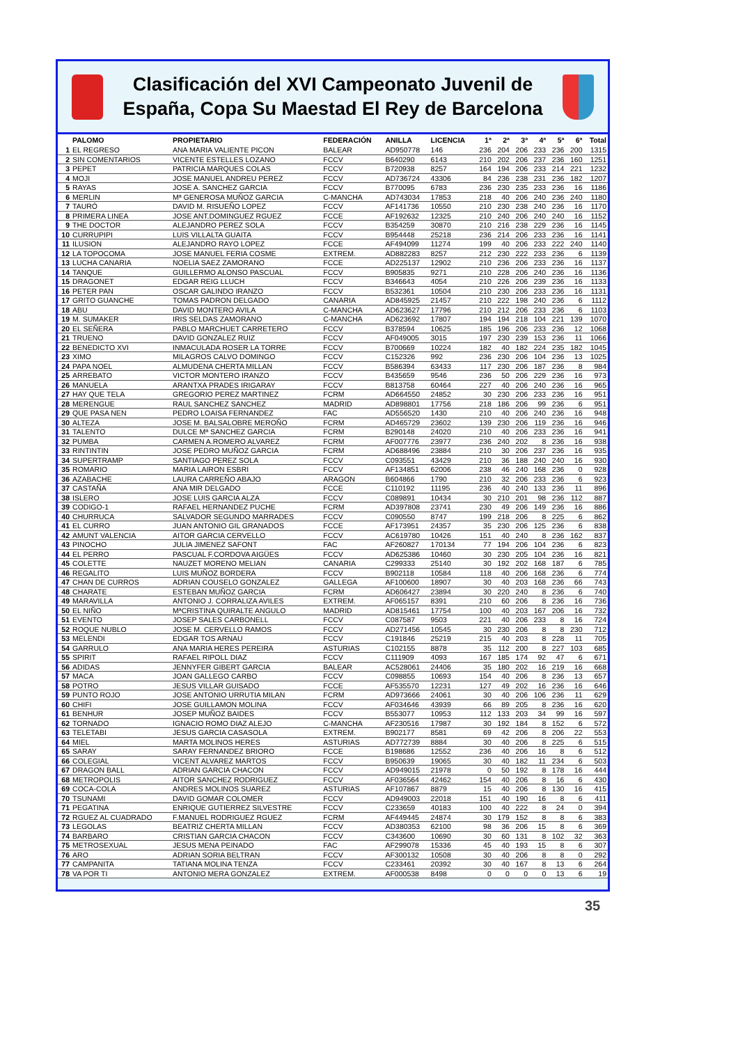Clasificación del XVI Campeonato Juvenil de
España, Copa Su Maestad El Rey de Barcelona
| | PALOMO | PROPIETARIO | FEDERACIÓN | ANILLA | LICENCIA | 1ª | 2ª | 3ª | 4ª | 5ª | 6ª | Total |
| --- | --- | --- | --- | --- | --- | --- | --- | --- | --- | --- | --- | --- |
| 1 | EL REGRESO | ANA MARIA VALIENTE PICON | BALEAR | AD950778 | 146 | 236 | 204 | 206 | 233 | 236 | 200 | 1315 |
| 2 | SIN COMENTARIOS | VICENTE ESTELLES LOZANO | FCCV | B640290 | 6143 | 210 | 202 | 206 | 237 | 236 | 160 | 1251 |
| 3 | PEPET | PATRICIA MARQUES COLAS | FCCV | B720938 | 8257 | 164 | 194 | 206 | 233 | 214 | 221 | 1232 |
| 4 | MOJI | JOSE MANUEL ANDREU PEREZ | FCCV | AD736724 | 43306 | 84 | 236 | 238 | 231 | 236 | 182 | 1207 |
| 5 | RAYAS | JOSE A. SANCHEZ GARCIA | FCCV | B770095 | 6783 | 236 | 230 | 235 | 233 | 236 | 16 | 1186 |
| 6 | MERLIN | Mª GENEROSA MUÑOZ GARCIA | C-MANCHA | AD743034 | 17853 | 218 | 40 | 206 | 240 | 236 | 240 | 1180 |
| 7 | TAURÓ | DAVID M. RISUEÑO LOPEZ | FCCV | AF141736 | 10550 | 210 | 230 | 238 | 240 | 236 | 16 | 1170 |
| 8 | PRIMERA LINEA | JOSE ANT.DOMINGUEZ RGUEZ | FCCE | AF192632 | 12325 | 210 | 240 | 206 | 240 | 240 | 16 | 1152 |
| 9 | THE DOCTOR | ALEJANDRO PEREZ SOLA | FCCV | B354259 | 30870 | 210 | 216 | 238 | 229 | 236 | 16 | 1145 |
| 10 | CURRUPIPI | LUIS VILLALTA GUAITA | FCCV | B954448 | 25218 | 236 | 214 | 206 | 233 | 236 | 16 | 1141 |
| 11 | ILUSION | ALEJANDRO RAYO LOPEZ | FCCE | AF494099 | 11274 | 199 | 40 | 206 | 233 | 222 | 240 | 1140 |
| 12 | LA TOPOCOMA | JOSE MANUEL FERIA COSME | EXTREM. | AD882283 | 8257 | 212 | 230 | 222 | 233 | 236 | 6 | 1139 |
| 13 | LUCHA CANARIA | NOELIA SAEZ ZAMORANO | FCCE | AD225137 | 12902 | 210 | 236 | 206 | 233 | 236 | 16 | 1137 |
| 14 | TANQUE | GUILLERMO ALONSO PASCUAL | FCCV | B905835 | 9271 | 210 | 228 | 206 | 240 | 236 | 16 | 1136 |
| 15 | DRAGONET | EDGAR REIG LLUCH | FCCV | B346643 | 4054 | 210 | 226 | 206 | 239 | 236 | 16 | 1133 |
| 16 | PETER PAN | OSCAR GALINDO IRANZO | FCCV | B532361 | 10504 | 210 | 230 | 206 | 233 | 236 | 16 | 1131 |
| 17 | GRITO GUANCHE | TOMAS PADRON DELGADO | CANARIA | AD845925 | 21457 | 210 | 222 | 198 | 240 | 236 | 6 | 1112 |
| 18 | ABU | DAVID MONTERO AVILA | C-MANCHA | AD623627 | 17796 | 210 | 212 | 206 | 233 | 236 | 6 | 1103 |
| 19 | M. SUMAKER | IRIS SELDAS ZAMORANO | C-MANCHA | AD623692 | 17807 | 194 | 194 | 218 | 104 | 221 | 139 | 1070 |
| 20 | EL SEÑERA | PABLO MARCHUET CARRETERO | FCCV | B378594 | 10625 | 185 | 196 | 206 | 233 | 236 | 12 | 1068 |
| 21 | TRUENO | DAVID GONZALEZ RUIZ | FCCV | AF049005 | 3015 | 197 | 230 | 239 | 153 | 236 | 11 | 1066 |
| 22 | BENEDICTO XVI | INMACULADA ROSER LA TORRE | FCCV | B700669 | 10224 | 182 | 40 | 182 | 224 | 235 | 182 | 1045 |
| 23 | XIMO | MILAGROS CALVO DOMINGO | FCCV | C152326 | 992 | 236 | 230 | 206 | 104 | 236 | 13 | 1025 |
| 24 | PAPA NOEL | ALMUDENA CHERTA MILLAN | FCCV | B586394 | 63433 | 117 | 230 | 206 | 187 | 236 | 8 | 984 |
| 25 | ARREBATO | VICTOR MONTERO IRANZO | FCCV | B435659 | 9546 | 236 | 50 | 206 | 229 | 236 | 16 | 973 |
| 26 | MANUELA | ARANTXA PRADES IRIGARAY | FCCV | B813758 | 60464 | 227 | 40 | 206 | 240 | 236 | 16 | 965 |
| 27 | HAY QUE TELA | GREGORIO PEREZ MARTINEZ | FCRM | AD664550 | 24852 | 30 | 230 | 206 | 233 | 236 | 16 | 951 |
| 28 | MERENGUE | RAUL SANCHEZ SANCHEZ | MADRID | AD898801 | 17756 | 218 | 186 | 206 | 99 | 236 | 6 | 951 |
| 29 | QUE PASA NEN | PEDRO LOAISA FERNANDEZ | FAC | AD556520 | 1430 | 210 | 40 | 206 | 240 | 236 | 16 | 948 |
| 30 | ALTEZA | JOSE M. BALSALOBRE MEROÑO | FCRM | AD465729 | 23602 | 139 | 230 | 206 | 119 | 236 | 16 | 946 |
| 31 | TALENTO | DULCE Mª SANCHEZ GARCIA | FCRM | B290148 | 24020 | 210 | 40 | 206 | 233 | 236 | 16 | 941 |
| 32 | PUMBA | CARMEN A.ROMERO ALVAREZ | FCRM | AF007776 | 23977 | 236 | 240 | 202 | 8 | 236 | 16 | 938 |
| 33 | RINTINTIN | JOSE PEDRO MUÑOZ GARCIA | FCRM | AD688496 | 23884 | 210 | 30 | 206 | 237 | 236 | 16 | 935 |
| 34 | SUPERTRAMP | SANTIAGO PEREZ SOLA | FCCV | C093551 | 43429 | 210 | 36 | 188 | 240 | 240 | 16 | 930 |
| 35 | ROMARIO | MARIA LAIRON ESBRI | FCCV | AF134851 | 62006 | 238 | 46 | 240 | 168 | 236 | 0 | 928 |
| 36 | AZABACHE | LAURA CARREÑO ABAJO | ARAGON | B604866 | 1790 | 210 | 32 | 206 | 233 | 236 | 6 | 923 |
| 37 | CASTAÑA | ANA MIR DELGADO | FCCE | C110192 | 11195 | 236 | 40 | 240 | 133 | 236 | 11 | 896 |
| 38 | ISLERO | JOSE LUIS GARCIA ALZA | FCCV | C089891 | 10434 | 30 | 210 | 201 | 98 | 236 | 112 | 887 |
| 39 | CODIGO-1 | RAFAEL HERNANDEZ PUCHE | FCRM | AD397808 | 23741 | 230 | 49 | 206 | 149 | 236 | 16 | 886 |
| 40 | CHURRUCA | SALVADOR SEGUNDO MARRADES | FCCV | C090550 | 8747 | 199 | 218 | 206 | 8 | 225 | 6 | 862 |
| 41 | EL CURRO | JUAN ANTONIO GIL GRANADOS | FCCE | AF173951 | 24357 | 35 | 230 | 206 | 125 | 236 | 6 | 838 |
| 42 | AMUNT VALENCIA | AITOR GARCIA CERVELLO | FCCV | AC619780 | 10426 | 151 | 40 | 240 | 8 | 236 | 162 | 837 |
| 43 | PINOCHO | JULIA JIMENEZ SAFONT | FAC | AF260827 | 170134 | 77 | 194 | 206 | 104 | 236 | 6 | 823 |
| 44 | EL PERRO | PASCUAL F.CORDOVA AIGÜES | FCCV | AD625386 | 10460 | 30 | 230 | 205 | 104 | 236 | 16 | 821 |
| 45 | COLETTE | NAUZET MORENO MELIAN | CANARIA | C299333 | 25140 | 30 | 192 | 202 | 168 | 187 | 6 | 785 |
| 46 | REGALITO | LUIS MUÑOZ BORDERA | FCCV | B902118 | 10584 | 118 | 40 | 206 | 168 | 236 | 6 | 774 |
| 47 | CHAN DE CURROS | ADRIAN COUSELO GONZALEZ | GALLEGA | AF100600 | 18907 | 30 | 40 | 203 | 168 | 236 | 66 | 743 |
| 48 | CHARATE | ESTEBAN MUÑOZ GARCIA | FCRM | AD606427 | 23894 | 30 | 220 | 240 | 8 | 236 | 6 | 740 |
| 49 | MARAVILLA | ANTONIO J. CORRALIZA AVILES | EXTREM. | AF065157 | 8391 | 210 | 60 | 206 | 8 | 236 | 16 | 736 |
| 50 | EL NIÑO | MªCRISTINA QUIRALTE ANGULO | MADRID | AD815461 | 17754 | 100 | 40 | 203 | 167 | 206 | 16 | 732 |
| 51 | EVENTO | JOSEP SALES CARBONELL | FCCV | C087587 | 9503 | 221 | 40 | 206 | 233 | 8 | 16 | 724 |
| 52 | ROQUE NUBLO | JOSE M. CERVELLO RAMOS | FCCV | AD271456 | 10545 | 30 | 230 | 206 | 8 | 8 | 230 | 712 |
| 53 | MELENDI | EDGAR TOS ARNAU | FCCV | C191846 | 25219 | 215 | 40 | 203 | 8 | 228 | 11 | 705 |
| 54 | GARRULO | ANA MARIA HERES PEREIRA | ASTURIAS | C102155 | 8878 | 35 | 112 | 200 | 8 | 227 | 103 | 685 |
| 55 | SPIRIT | RAFAEL RIPOLL DIAZ | FCCV | C111909 | 4093 | 167 | 185 | 174 | 92 | 47 | 6 | 671 |
| 56 | ADIDAS | JENNYFER GIBERT GARCIA | BALEAR | AC528061 | 24406 | 35 | 180 | 202 | 16 | 219 | 16 | 668 |
| 57 | MACA | JOAN GALLEGO CARBO | FCCV | C098855 | 10693 | 154 | 40 | 206 | 8 | 236 | 13 | 657 |
| 58 | POTRO | JESUS VILLAR GUISADO | FCCE | AF535570 | 12231 | 127 | 49 | 202 | 16 | 236 | 16 | 646 |
| 59 | PUNTO ROJO | JOSE ANTONIO URRUTIA MILAN | FCRM | AD973666 | 24061 | 30 | 40 | 206 | 106 | 236 | 11 | 629 |
| 60 | CHIFI | JOSE GUILLAMON MOLINA | FCCV | AF034646 | 43939 | 66 | 89 | 205 | 8 | 236 | 16 | 620 |
| 61 | BENHUR | JOSEP MUÑOZ BAIDES | FCCV | B553077 | 10953 | 112 | 133 | 203 | 34 | 99 | 16 | 597 |
| 62 | TORNADO | IGNACIO ROMO DIAZ ALEJO | C-MANCHA | AF230516 | 17987 | 30 | 192 | 184 | 8 | 152 | 6 | 572 |
| 63 | TELETABI | JESUS GARCIA CASASOLA | EXTREM. | B902177 | 8581 | 69 | 42 | 206 | 8 | 206 | 22 | 553 |
| 64 | MIEL | MARTA MOLINOS HERES | ASTURIAS | AD772739 | 8884 | 30 | 40 | 206 | 8 | 225 | 6 | 515 |
| 65 | SARAY | SARAY FERNANDEZ BRIORO | FCCE | B198686 | 12552 | 236 | 40 | 206 | 16 | 8 | 6 | 512 |
| 66 | COLEGIAL | VICENT ALVAREZ MARTOS | FCCV | B950639 | 19065 | 30 | 40 | 182 | 11 | 234 | 6 | 503 |
| 67 | DRAGON BALL | ADRIAN GARCIA CHACON | FCCV | AD949015 | 21978 | 0 | 50 | 192 | 8 | 178 | 16 | 444 |
| 68 | METROPOLIS | AITOR SANCHEZ RODRIGUEZ | FCCV | AF036564 | 42462 | 154 | 40 | 206 | 8 | 16 | 6 | 430 |
| 69 | COCA-COLA | ANDRES MOLINOS SUAREZ | ASTURIAS | AF107867 | 8879 | 15 | 40 | 206 | 8 | 130 | 16 | 415 |
| 70 | TSUNAMI | DAVID GOMAR COLOMER | FCCV | AD949003 | 22018 | 151 | 40 | 190 | 16 | 8 | 6 | 411 |
| 71 | PEGATINA | ENRIQUE GUTIERREZ SILVESTRE | FCCV | C233659 | 40183 | 100 | 40 | 222 | 8 | 24 | 0 | 394 |
| 72 | RGUEZ AL CUADRADO | F.MANUEL RODRIGUEZ RGUEZ | FCRM | AF449445 | 24874 | 30 | 179 | 152 | 8 | 8 | 6 | 383 |
| 73 | LEGOLAS | BEATRIZ CHERTA MILLAN | FCCV | AD380353 | 62100 | 98 | 36 | 206 | 15 | 8 | 6 | 369 |
| 74 | BARBARO | CRISTIAN GARCIA CHACON | FCCV | C343600 | 10690 | 30 | 60 | 131 | 8 | 102 | 32 | 363 |
| 75 | METROSEXUAL | JESUS MENA PEINADO | FAC | AF299078 | 15336 | 45 | 40 | 193 | 15 | 8 | 6 | 307 |
| 76 | ARO | ADRIAN SORIA BELTRAN | FCCV | AF300132 | 10508 | 30 | 40 | 206 | 8 | 8 | 0 | 292 |
| 77 | CAMPANITA | TATIANA MOLINA TENZA | FCCV | C233461 | 20392 | 30 | 40 | 167 | 8 | 13 | 6 | 264 |
| 78 | VA POR TI | ANTONIO MERA GONZALEZ | EXTREM. | AF000538 | 8498 | 0 | 0 | 0 | 0 | 13 | 6 | 19 |
35